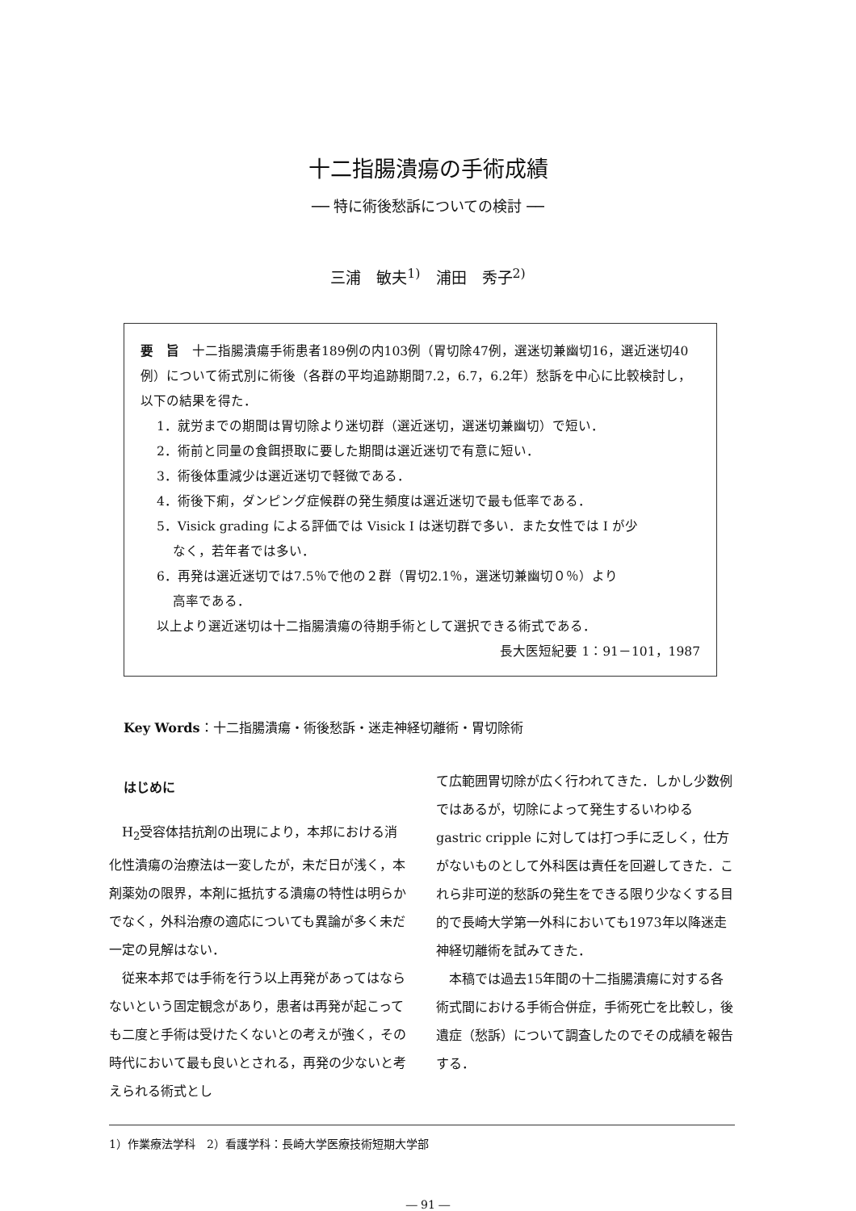十二指腸潰瘍の手術成績
── 特に術後愁訴についての検討 ──
三浦　敏夫<sup>1)</sup>　浦田　秀子<sup>2)</sup>
要　旨　十二指腸潰瘍手術患者189例の内103例（胃切除47例，選迷切兼幽切16，選近迷切40例）について術式別に術後（各群の平均追跡期間7.2，6.7，6.2年）愁訴を中心に比較検討し，以下の結果を得た．
1．就労までの期間は胃切除より迷切群（選近迷切，選迷切兼幽切）で短い．
2．術前と同量の食餌摂取に要した期間は選近迷切で有意に短い．
3．術後体重減少は選近迷切で軽微である．
4．術後下痢，ダンピング症候群の発生頻度は選近迷切で最も低率である．
5．Visick grading による評価では Visick I は迷切群で多い．また女性では I が少
なく，若年者では多い．
6．再発は選近迷切では7.5％で他の２群（胃切2.1％，選迷切兼幽切０％）より
高率である．
以上より選近迷切は十二指腸潰瘍の待期手術として選択できる術式である．
長大医短紀要 1：91－101，1987
Key Words：十二指腸潰瘍・術後愁訴・迷走神経切離術・胃切除術
はじめに
H<sub>2</sub>受容体拮抗剤の出現により，本邦における消化性潰瘍の治療法は一変したが，未だ日が浅く，本剤薬効の限界，本剤に抵抗する潰瘍の特性は明らかでなく，外科治療の適応についても異論が多く未だ一定の見解はない．
従来本邦では手術を行う以上再発があってはならないという固定観念があり，患者は再発が起こっても二度と手術は受けたくないとの考えが強く，その時代において最も良いとされる，再発の少ないと考えられる術式とし
て広範囲胃切除が広く行われてきた．しかし少数例ではあるが，切除によって発生するいわゆる gastric cripple に対しては打つ手に乏しく，仕方がないものとして外科医は責任を回避してきた．これら非可逆的愁訴の発生をできる限り少なくする目的で長崎大学第一外科においても1973年以降迷走神経切離術を試みてきた．
本稿では過去15年間の十二指腸潰瘍に対する各術式間における手術合併症，手術死亡を比較し，後遺症（愁訴）について調査したのでその成績を報告する．
1）作業療法学科　2）看護学科：長崎大学医療技術短期大学部
― 91 ―